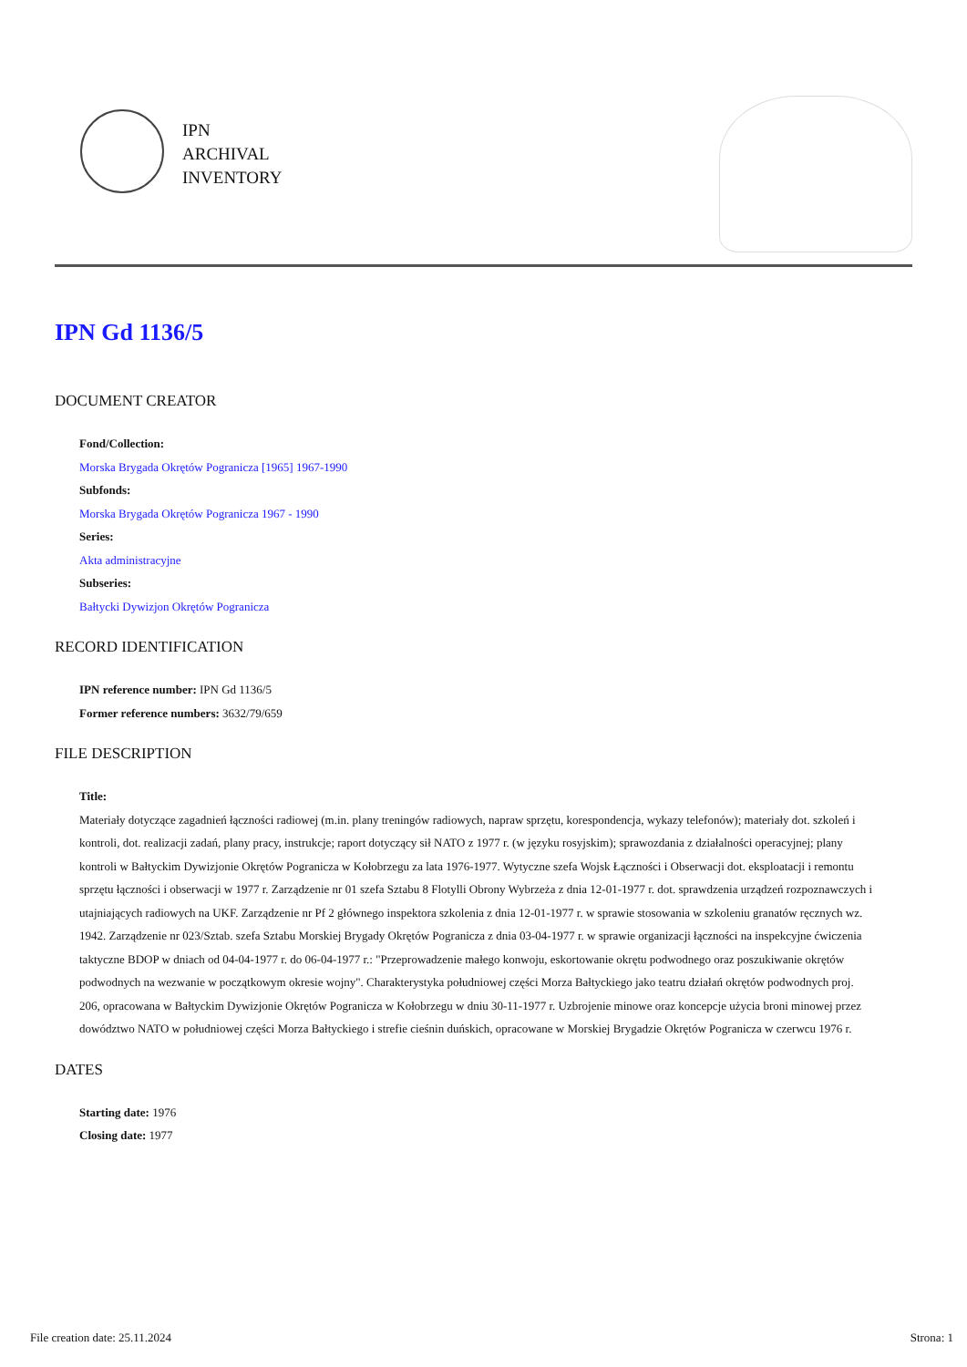IPN
ARCHIVAL
INVENTORY
IPN Gd 1136/5
DOCUMENT CREATOR
Fond/Collection:
Morska Brygada Okrętów Pogranicza [1965] 1967-1990
Subfonds:
Morska Brygada Okrętów Pogranicza 1967 - 1990
Series:
Akta administracyjne
Subseries:
Bałtycki Dywizjon Okrętów Pogranicza
RECORD IDENTIFICATION
IPN reference number: IPN Gd 1136/5
Former reference numbers: 3632/79/659
FILE DESCRIPTION
Title:
Materiały dotyczące zagadnień łączności radiowej (m.in. plany treningów radiowych, napraw sprzętu, korespondencja, wykazy telefonów); materiały dot. szkoleń i kontroli, dot. realizacji zadań, plany pracy, instrukcje; raport dotyczący sił NATO z 1977 r. (w języku rosyjskim); sprawozdania z działalności operacyjnej; plany kontroli w Bałtyckim Dywizjonie Okrętów Pogranicza w Kołobrzegu za lata 1976-1977. Wytyczne szefa Wojsk Łączności i Obserwacji dot. eksploatacji i remontu sprzętu łączności i obserwacji w 1977 r. Zarządzenie nr 01 szefa Sztabu 8 Flotylli Obrony Wybrzeża z dnia 12-01-1977 r. dot. sprawdzenia urządzeń rozpoznawczych i utajniających radiowych na UKF. Zarządzenie nr Pf 2 głównego inspektora szkolenia z dnia 12-01-1977 r. w sprawie stosowania w szkoleniu granatów ręcznych wz. 1942. Zarządzenie nr 023/Sztab. szefa Sztabu Morskiej Brygady Okrętów Pogranicza z dnia 03-04-1977 r. w sprawie organizacji łączności na inspekcyjne ćwiczenia taktyczne BDOP w dniach od 04-04-1977 r. do 06-04-1977 r.: "Przeprowadzenie małego konwoju, eskortowanie okrętu podwodnego oraz poszukiwanie okrętów podwodnych na wezwanie w początkowym okresie wojny". Charakterystyka południowej części Morza Bałtyckiego jako teatru działań okrętów podwodnych proj. 206, opracowana w Bałtyckim Dywizjonie Okrętów Pogranicza w Kołobrzegu w dniu 30-11-1977 r. Uzbrojenie minowe oraz koncepcje użycia broni minowej przez dowództwo NATO w południowej części Morza Bałtyckiego i strefie cieśnin duńskich, opracowane w Morskiej Brygadzie Okrętów Pogranicza w czerwcu 1976 r.
DATES
Starting date: 1976
Closing date: 1977
File creation date: 25.11.2024 Strona: 1